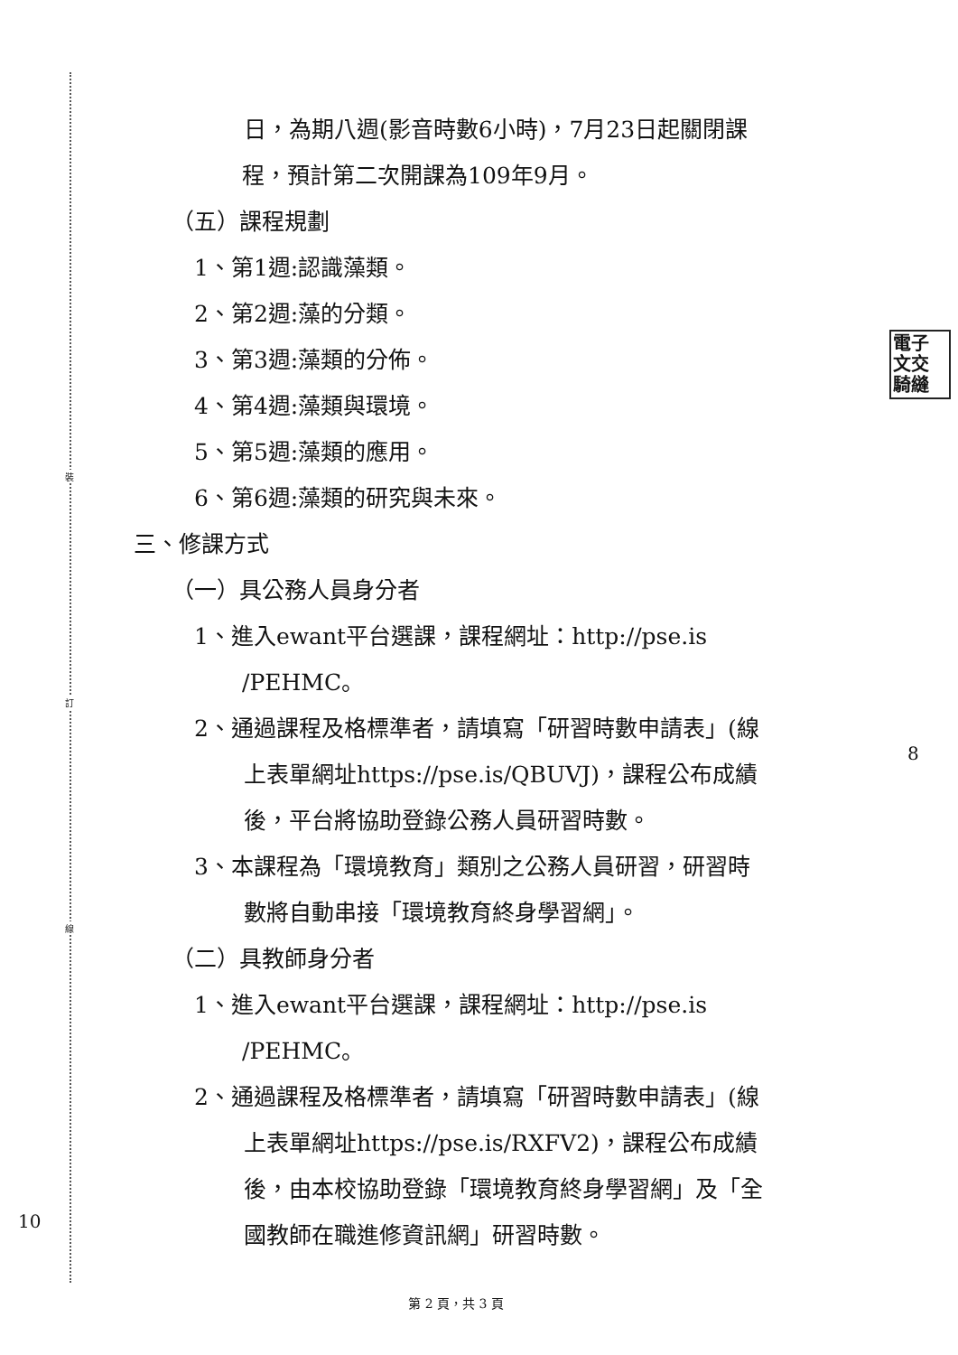裝
訂
線
電子
文交
騎縫
日，為期八週(影音時數6小時)，7月23日起關閉課
程，預計第二次開課為109年9月。
（五）課程規劃
1、第1週:認識藻類。
2、第2週:藻的分類。
3、第3週:藻類的分佈。
4、第4週:藻類與環境。
5、第5週:藻類的應用。
6、第6週:藻類的研究與未來。
三、修課方式
（一）具公務人員身分者
1、進入ewant平台選課，課程網址：http://pse.is
/PEHMC。
2、通過課程及格標準者，請填寫「研習時數申請表」(線
上表單網址https://pse.is/QBUVJ)，課程公布成績
後，平台將協助登錄公務人員研習時數。
3、本課程為「環境教育」類別之公務人員研習，研習時
數將自動串接「環境教育終身學習網」。
（二）具教師身分者
1、進入ewant平台選課，課程網址：http://pse.is
/PEHMC。
2、通過課程及格標準者，請填寫「研習時數申請表」(線
上表單網址https://pse.is/RXFV2)，課程公布成績
後，由本校協助登錄「環境教育終身學習網」及「全
國教師在職進修資訊網」研習時數。
8
10
第 2 頁，共 3 頁